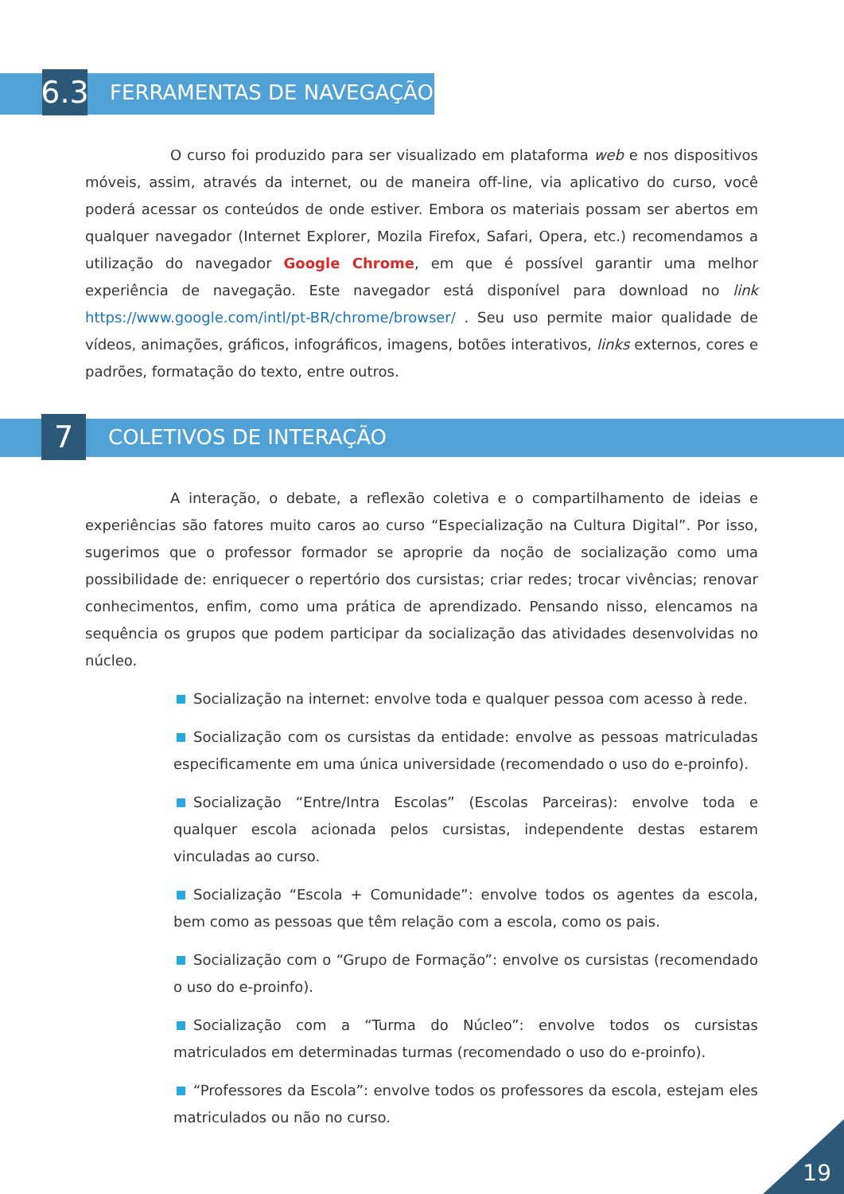6.3
FERRAMENTAS DE NAVEGAÇÃO
O curso foi produzido para ser visualizado em plataforma web e nos dispositivos móveis, assim, através da internet, ou de maneira off-line, via aplicativo do curso, você poderá acessar os conteúdos de onde estiver. Embora os materiais possam ser abertos em qualquer navegador (Internet Explorer, Mozila Firefox, Safari, Opera, etc.) recomendamos a utilização do navegador Google Chrome, em que é possível garantir uma melhor experiência de navegação. Este navegador está disponível para download no link https://www.google.com/intl/pt-BR/chrome/browser/ . Seu uso permite maior qualidade de vídeos, animações, gráficos, infográficos, imagens, botões interativos, links externos, cores e padrões, formatação do texto, entre outros.
7
COLETIVOS DE INTERAÇÃO
A interação, o debate, a reflexão coletiva e o compartilhamento de ideias e experiências são fatores muito caros ao curso “Especialização na Cultura Digital”. Por isso, sugerimos que o professor formador se aproprie da noção de socialização como uma possibilidade de: enriquecer o repertório dos cursistas; criar redes; trocar vivências; renovar conhecimentos, enfim, como uma prática de aprendizado. Pensando nisso, elencamos na sequência os grupos que podem participar da socialização das atividades desenvolvidas no núcleo.
Socialização na internet: envolve toda e qualquer pessoa com acesso à rede.
Socialização com os cursistas da entidade: envolve as pessoas matriculadas especificamente em uma única universidade (recomendado o uso do e-proinfo).
Socialização “Entre/Intra Escolas” (Escolas Parceiras): envolve toda e qualquer escola acionada pelos cursistas, independente destas estarem vinculadas ao curso.
Socialização “Escola + Comunidade”: envolve todos os agentes da escola, bem como as pessoas que têm relação com a escola, como os pais.
Socialização com o “Grupo de Formação”: envolve os cursistas (recomendado o uso do e-proinfo).
Socialização com a “Turma do Núcleo”: envolve todos os cursistas matriculados em determinadas turmas (recomendado o uso do e-proinfo).
“Professores da Escola”: envolve todos os professores da escola, estejam eles matriculados ou não no curso.
19